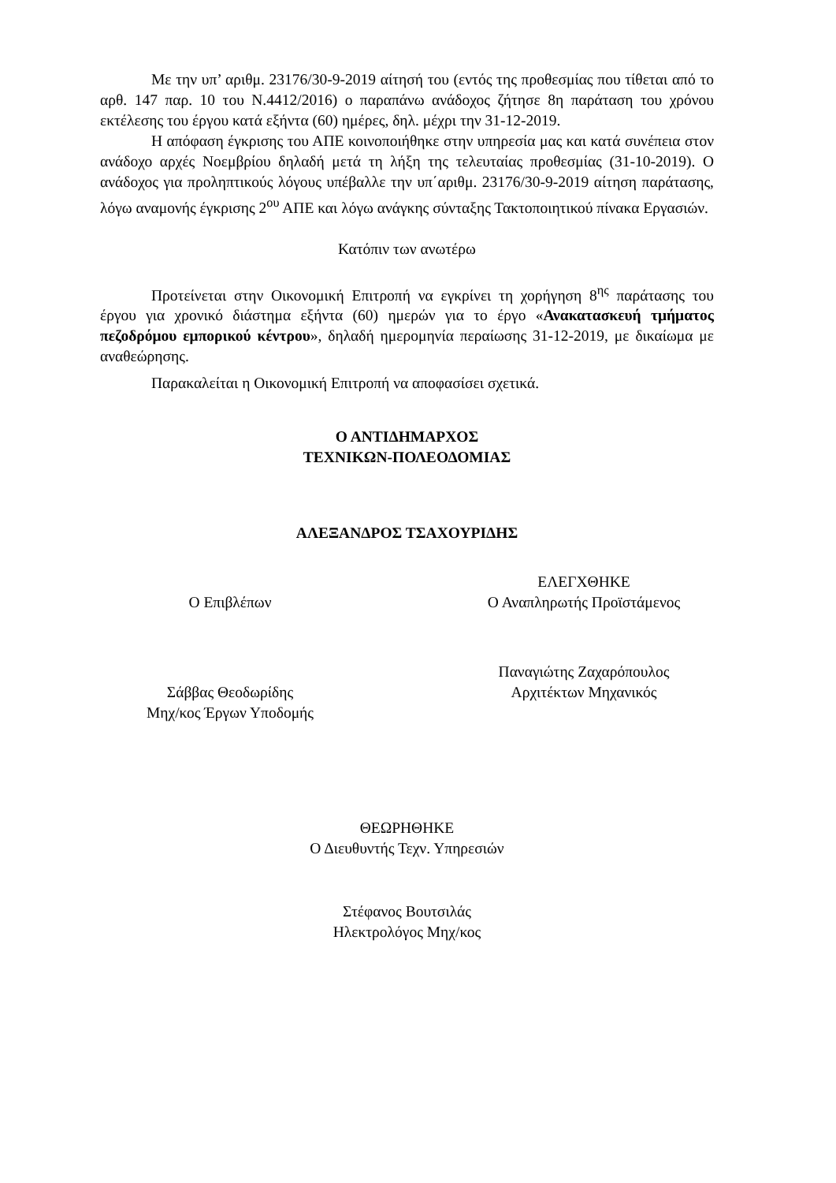Με την υπ’ αριθμ. 23176/30-9-2019 αίτησή του (εντός της προθεσμίας που τίθεται από το αρθ. 147 παρ. 10 του Ν.4412/2016) ο παραπάνω ανάδοχος ζήτησε 8η παράταση του χρόνου εκτέλεσης του έργου κατά εξήντα (60) ημέρες, δηλ. μέχρι την 31-12-2019.
Η απόφαση έγκρισης του ΑΠΕ κοινοποιήθηκε στην υπηρεσία μας και κατά συνέπεια στον ανάδοχο αρχές Νοεμβρίου δηλαδή μετά τη λήξη της τελευταίας προθεσμίας (31-10-2019). Ο ανάδοχος για προληπτικούς λόγους υπέβαλλε την υπ΄αριθμ. 23176/30-9-2019 αίτηση παράτασης, λόγω αναμονής έγκρισης 2<sup>ου</sup> ΑΠΕ και λόγω ανάγκης σύνταξης Τακτοποιητικού πίνακα Εργασιών.
Κατόπιν των ανωτέρω
Προτείνεται στην Οικονομική Επιτροπή να εγκρίνει τη χορήγηση 8<sup>ης</sup> παράτασης του έργου για χρονικό διάστημα εξήντα (60) ημερών για το έργο «Ανακατασκευή τμήματος πεζοδρόμου εμπορικού κέντρου», δηλαδή ημερομηνία περαίωσης 31-12-2019, με δικαίωμα με αναθεώρησης.
Παρακαλείται η Οικονομική Επιτροπή να αποφασίσει σχετικά.
Ο ΑΝΤΙΔΗΜΑΡΧΟΣ
ΤΕΧΝΙΚΩΝ-ΠΟΛΕΟΔΟΜΙΑΣ
ΑΛΕΞΑΝΔΡΟΣ ΤΣΑΧΟΥΡΙΔΗΣ
Ο Επιβλέπων ΕΛΕΓΧΘΗΚΕ
Ο Αναπληρωτής Προϊστάμενος
Σάββας Θεοδωρίδης
Μηχ/κος Έργων Υποδομής
Παναγιώτης Ζαχαρόπουλος
Αρχιτέκτων Μηχανικός
ΘΕΩΡΗΘΗΚΕ
Ο Διευθυντής Τεχν. Υπηρεσιών
Στέφανος Βουτσιλάς
Ηλεκτρολόγος Μηχ/κος